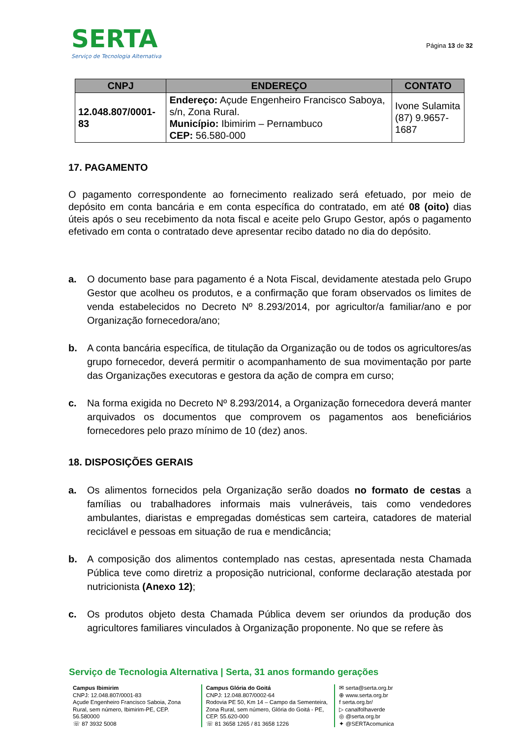SERTA
Serviço de Tecnologia Alternativa
Página 13 de 32
| CNPJ | ENDEREÇO | CONTATO |
| --- | --- | --- |
| 12.048.807/0001-83 | Endereço: Açude Engenheiro Francisco Saboya, s/n, Zona Rural. Município: Ibimirim – Pernambuco CEP: 56.580-000 | Ivone Sulamita (87) 9.9657-1687 |
17. PAGAMENTO
O pagamento correspondente ao fornecimento realizado será efetuado, por meio de depósito em conta bancária e em conta específica do contratado, em até 08 (oito) dias úteis após o seu recebimento da nota fiscal e aceite pelo Grupo Gestor, após o pagamento efetivado em conta o contratado deve apresentar recibo datado no dia do depósito.
a. O documento base para pagamento é a Nota Fiscal, devidamente atestada pelo Grupo Gestor que acolheu os produtos, e a confirmação que foram observados os limites de venda estabelecidos no Decreto Nº 8.293/2014, por agricultor/a familiar/ano e por Organização fornecedora/ano;
b. A conta bancária específica, de titulação da Organização ou de todos os agricultores/as grupo fornecedor, deverá permitir o acompanhamento de sua movimentação por parte das Organizações executoras e gestora da ação de compra em curso;
c. Na forma exigida no Decreto Nº 8.293/2014, a Organização fornecedora deverá manter arquivados os documentos que comprovem os pagamentos aos beneficiários fornecedores pelo prazo mínimo de 10 (dez) anos.
18. DISPOSIÇÕES GERAIS
a. Os alimentos fornecidos pela Organização serão doados no formato de cestas a famílias ou trabalhadores informais mais vulneráveis, tais como vendedores ambulantes, diaristas e empregadas domésticas sem carteira, catadores de material reciclável e pessoas em situação de rua e mendicância;
b. A composição dos alimentos contemplado nas cestas, apresentada nesta Chamada Pública teve como diretriz a proposição nutricional, conforme declaração atestada por nutricionista (Anexo 12);
c. Os produtos objeto desta Chamada Pública devem ser oriundos da produção dos agricultores familiares vinculados à Organização proponente. No que se refere às
Serviço de Tecnologia Alternativa | Serta, 31 anos formando gerações
Campus Ibimirim
CNPJ: 12.048.807/0001-83
Açude Engenheiro Francisco Saboia, Zona Rural, sem número, Ibimirim-PE, CEP. 56.580000
☏ 87 3932 5008
Campus Glória do Goitá
CNPJ: 12.048.807/0002-64
Rodovia PE 50, Km 14 – Campo da Sementeira, Zona Rural, sem número, Glória do Goitá - PE, CEP. 55.620-000
☏ 81 3658 1265 / 81 3658 1226
✉ serta@serta.org.br
⊕ www.serta.org.br
f serta.org.br/
▷ canalfolhaverde
◎ @serta.org.br
✦ @SERTAcomunica